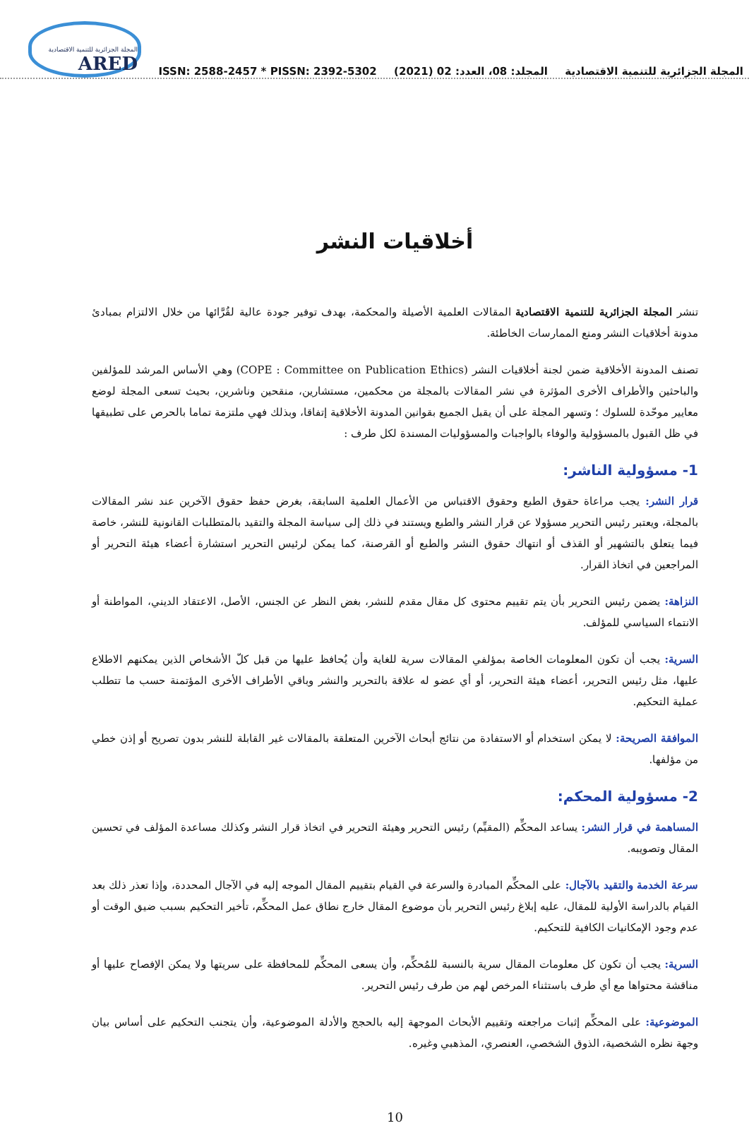المجلة الجزائرية للتنمية الاقتصادية
ARED
ISSN: 2588-2457 * PISSN: 2392-5302
المجلد: 08، العدد: 02 (2021)
المجلة الجزائرية للتنمية الاقتصادية
أخلاقيات النشر
تنشر المجلة الجزائرية للتنمية الاقتصادية المقالات العلمية الأصيلة والمحكمة، بهدف توفير جودة عالية لقُرَّائها من خلال الالتزام بمبادئ مدونة أخلاقيات النشر ومنع الممارسات الخاطئة.
تصنف المدونة الأخلاقية ضمن لجنة أخلاقيات النشر (COPE : Committee on Publication Ethics) وهي الأساس المرشد للمؤلفين والباحثين والأطراف الأخرى المؤثرة في نشر المقالات بالمجلة من محكمين، مستشارين، منقحين وناشرين، بحيث تسعى المجلة لوضع معايير موحّدة للسلوك ؛ وتسهر المجلة على أن يقبل الجميع بقوانين المدونة الأخلاقية إتفاقا، وبذلك فهي ملتزمة تماما بالحرص على تطبيقها في ظل القبول بالمسؤولية والوفاء بالواجبات والمسؤوليات المسندة لكل طرف :
1- مسؤولية الناشر:
قرار النشر: يجب مراعاة حقوق الطبع وحقوق الاقتباس من الأعمال العلمية السابقة، بغرض حفظ حقوق الآخرين عند نشر المقالات بالمجلة، ويعتبر رئيس التحرير مسؤولا عن قرار النشر والطبع ويستند في ذلك إلى سياسة المجلة والتقيد بالمتطلبات القانونية للنشر، خاصة فيما يتعلق بالتشهير أو القذف أو انتهاك حقوق النشر والطبع أو القرصنة، كما يمكن لرئيس التحرير استشارة أعضاء هيئة التحرير أو المراجعين في اتخاذ القرار.
النزاهة: يضمن رئيس التحرير بأن يتم تقييم محتوى كل مقال مقدم للنشر، بغض النظر عن الجنس، الأصل، الاعتقاد الديني، المواطنة أو الانتماء السياسي للمؤلف.
السرية: يجب أن تكون المعلومات الخاصة بمؤلفي المقالات سرية للغاية وأن يُحافظ عليها من قبل كلّ الأشخاص الذين يمكنهم الاطلاع عليها، مثل رئيس التحرير، أعضاء هيئة التحرير، أو أي عضو له علاقة بالتحرير والنشر وباقي الأطراف الأخرى المؤتمنة حسب ما تتطلب عملية التحكيم.
الموافقة الصريحة: لا يمكن استخدام أو الاستفادة من نتائج أبحاث الآخرين المتعلقة بالمقالات غير القابلة للنشر بدون تصريح أو إذن خطي من مؤلفها.
2- مسؤولية المحكم:
المساهمة في قرار النشر: يساعد المحكِّم (المقيِّم) رئيس التحرير وهيئة التحرير في اتخاذ قرار النشر وكذلك مساعدة المؤلف في تحسين المقال وتصويبه.
سرعة الخدمة والتقيد بالآجال: على المحكِّم المبادرة والسرعة في القيام بتقييم المقال الموجه إليه في الآجال المحددة، وإذا تعذر ذلك بعد القيام بالدراسة الأولية للمقال، عليه إبلاغ رئيس التحرير بأن موضوع المقال خارج نطاق عمل المحكِّم، تأخير التحكيم بسبب ضيق الوقت أو عدم وجود الإمكانيات الكافية للتحكيم.
السرية: يجب أن تكون كل معلومات المقال سرية بالنسبة للمُحكِّم، وأن يسعى المحكِّم للمحافظة على سريتها ولا يمكن الإفصاح عليها أو مناقشة محتواها مع أي طرف باستثناء المرخص لهم من طرف رئيس التحرير.
الموضوعية: على المحكِّم إثبات مراجعته وتقييم الأبحاث الموجهة إليه بالحجج والأدلة الموضوعية، وأن يتجنب التحكيم على أساس بيان وجهة نظره الشخصية، الذوق الشخصي، العنصري، المذهبي وغيره.
10